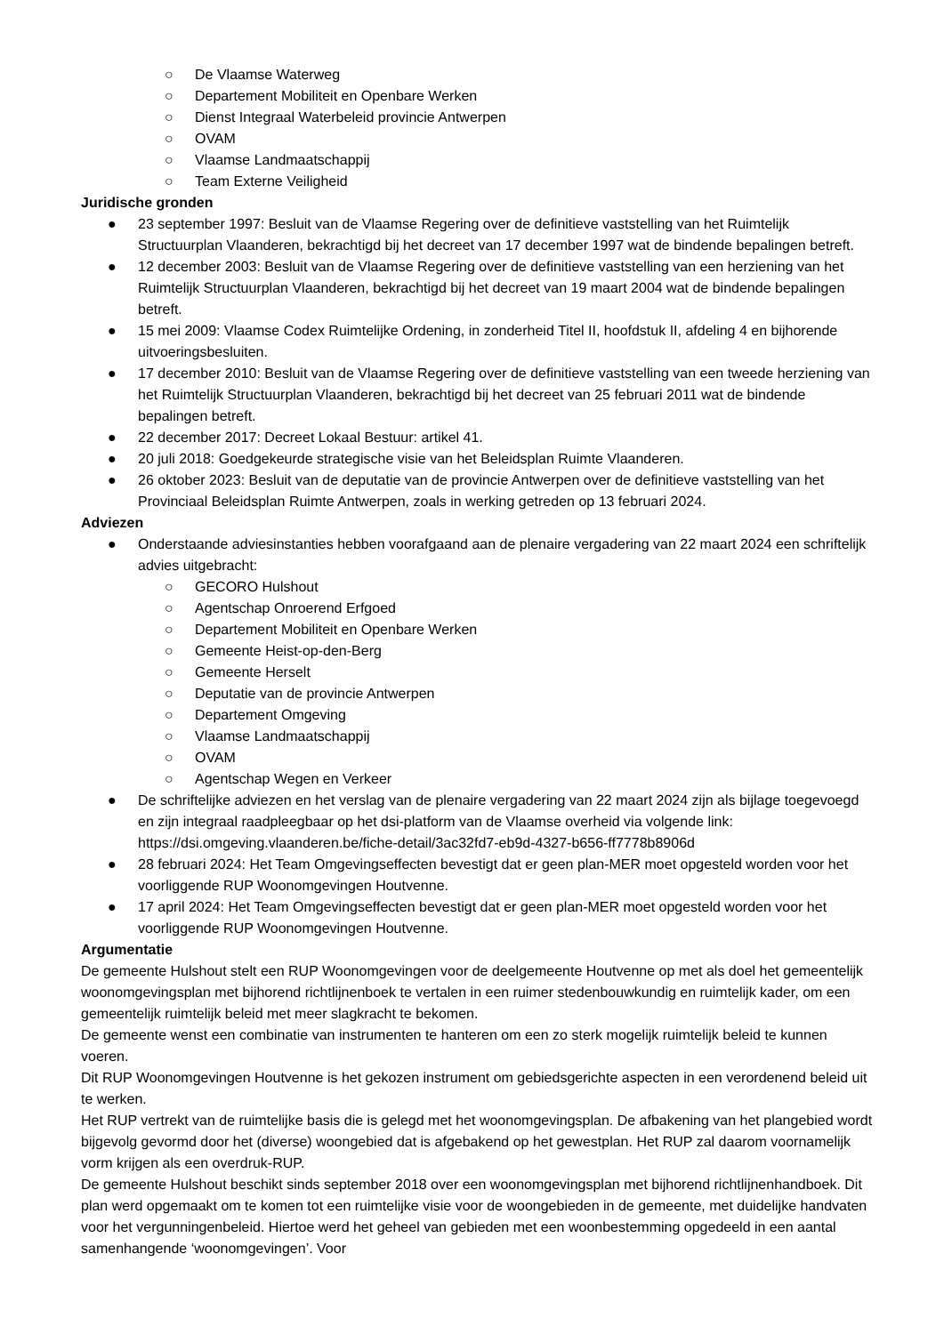○ De Vlaamse Waterweg
○ Departement Mobiliteit en Openbare Werken
○ Dienst Integraal Waterbeleid provincie Antwerpen
○ OVAM
○ Vlaamse Landmaatschappij
○ Team Externe Veiligheid
Juridische gronden
● 23 september 1997: Besluit van de Vlaamse Regering over de definitieve vaststelling van het Ruimtelijk Structuurplan Vlaanderen, bekrachtigd bij het decreet van 17 december 1997 wat de bindende bepalingen betreft.
● 12 december 2003: Besluit van de Vlaamse Regering over de definitieve vaststelling van een herziening van het Ruimtelijk Structuurplan Vlaanderen, bekrachtigd bij het decreet van 19 maart 2004 wat de bindende bepalingen betreft.
● 15 mei 2009: Vlaamse Codex Ruimtelijke Ordening, in zonderheid Titel II, hoofdstuk II, afdeling 4 en bijhorende uitvoeringsbesluiten.
● 17 december 2010: Besluit van de Vlaamse Regering over de definitieve vaststelling van een tweede herziening van het Ruimtelijk Structuurplan Vlaanderen, bekrachtigd bij het decreet van 25 februari 2011 wat de bindende bepalingen betreft.
● 22 december 2017: Decreet Lokaal Bestuur: artikel 41.
● 20 juli 2018: Goedgekeurde strategische visie van het Beleidsplan Ruimte Vlaanderen.
● 26 oktober 2023: Besluit van de deputatie van de provincie Antwerpen over de definitieve vaststelling van het Provinciaal Beleidsplan Ruimte Antwerpen, zoals in werking getreden op 13 februari 2024.
Adviezen
● Onderstaande adviesinstanties hebben voorafgaand aan de plenaire vergadering van 22 maart 2024 een schriftelijk advies uitgebracht:
○ GECORO Hulshout
○ Agentschap Onroerend Erfgoed
○ Departement Mobiliteit en Openbare Werken
○ Gemeente Heist-op-den-Berg
○ Gemeente Herselt
○ Deputatie van de provincie Antwerpen
○ Departement Omgeving
○ Vlaamse Landmaatschappij
○ OVAM
○ Agentschap Wegen en Verkeer
● De schriftelijke adviezen en het verslag van de plenaire vergadering van 22 maart 2024 zijn als bijlage toegevoegd en zijn integraal raadpleegbaar op het dsi-platform van de Vlaamse overheid via volgende link: https://dsi.omgeving.vlaanderen.be/fiche-detail/3ac32fd7-eb9d-4327-b656-ff7778b8906d
● 28 februari 2024: Het Team Omgevingseffecten bevestigt dat er geen plan-MER moet opgesteld worden voor het voorliggende RUP Woonomgevingen Houtvenne.
● 17 april 2024: Het Team Omgevingseffecten bevestigt dat er geen plan-MER moet opgesteld worden voor het voorliggende RUP Woonomgevingen Houtvenne.
Argumentatie
De gemeente Hulshout stelt een RUP Woonomgevingen voor de deelgemeente Houtvenne op met als doel het gemeentelijk woonomgevingsplan met bijhorend richtlijnenboek te vertalen in een ruimer stedenbouwkundig en ruimtelijk kader, om een gemeentelijk ruimtelijk beleid met meer slagkracht te bekomen.
De gemeente wenst een combinatie van instrumenten te hanteren om een zo sterk mogelijk ruimtelijk beleid te kunnen voeren.
Dit RUP Woonomgevingen Houtvenne is het gekozen instrument om gebiedsgerichte aspecten in een verordenend beleid uit te werken.
Het RUP vertrekt van de ruimtelijke basis die is gelegd met het woonomgevingsplan. De afbakening van het plangebied wordt bijgevolg gevormd door het (diverse) woongebied dat is afgebakend op het gewestplan. Het RUP zal daarom voornamelijk vorm krijgen als een overdruk-RUP.
De gemeente Hulshout beschikt sinds september 2018 over een woonomgevingsplan met bijhorend richtlijnenhandboek. Dit plan werd opgemaakt om te komen tot een ruimtelijke visie voor de woongebieden in de gemeente, met duidelijke handvaten voor het vergunningenbeleid. Hiertoe werd het geheel van gebieden met een woonbestemming opgedeeld in een aantal samenhangende ‘woonomgevingen’. Voor